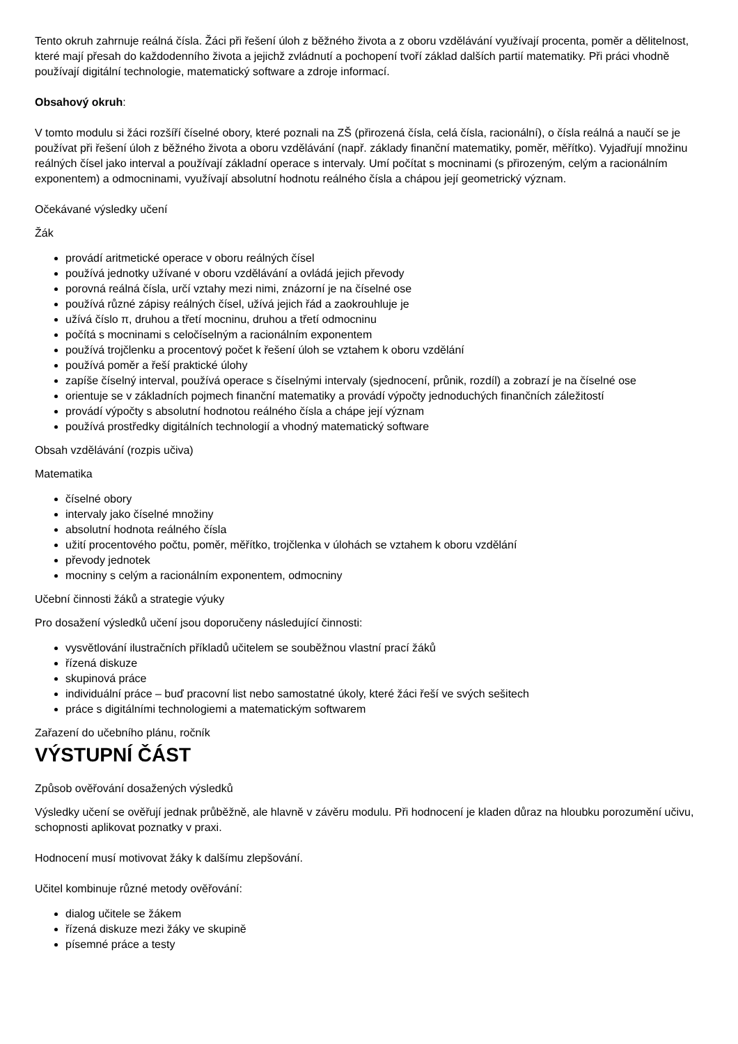Tento okruh zahrnuje reálná čísla. Žáci při řešení úloh z běžného života a z oboru vzdělávání využívají procenta, poměr a dělitelnost, které mají přesah do každodenního života a jejichž zvládnutí a pochopení tvoří základ dalších partií matematiky. Při práci vhodně používají digitální technologie, matematický software a zdroje informací.
Obsahový okruh:
V tomto modulu si žáci rozšíří číselné obory, které poznali na ZŠ (přirozená čísla, celá čísla, racionální), o čísla reálná a naučí se je používat při řešení úloh z běžného života a oboru vzdělávání (např. základy finanční matematiky, poměr, měřítko). Vyjadřují množinu reálných čísel jako interval a používají základní operace s intervaly. Umí počítat s mocninami (s přirozeným, celým a racionálním exponentem) a odmocninami, využívají absolutní hodnotu reálného čísla a chápou její geometrický význam.
Očekávané výsledky učení
Žák
provádí aritmetické operace v oboru reálných čísel
používá jednotky užívané v oboru vzdělávání a ovládá jejich převody
porovná reálná čísla, určí vztahy mezi nimi, znázorní je na číselné ose
používá různé zápisy reálných čísel, užívá jejich řád a zaokrouhluje je
užívá číslo π, druhou a třetí mocninu, druhou a třetí odmocninu
počítá s mocninami s celočíselným a racionálním exponentem
používá trojčlenku a procentový počet k řešení úloh se vztahem k oboru vzdělání
používá poměr a řeší praktické úlohy
zapíše číselný interval, používá operace s číselnými intervaly (sjednocení, průnik, rozdíl) a zobrazí je na číselné ose
orientuje se v základních pojmech finanční matematiky a provádí výpočty jednoduchých finančních záležitostí
provádí výpočty s absolutní hodnotou reálného čísla a chápe její význam
používá prostředky digitálních technologií a vhodný matematický software
Obsah vzdělávání (rozpis učiva)
Matematika
číselné obory
intervaly jako číselné množiny
absolutní hodnota reálného čísla
užití procentového počtu, poměr, měřítko, trojčlenka v úlohách se vztahem k oboru vzdělání
převody jednotek
mocniny s celým a racionálním exponentem, odmocniny
Učební činnosti žáků a strategie výuky
Pro dosažení výsledků učení jsou doporučeny následující činnosti:
vysvětlování ilustračních příkladů učitelem se souběžnou vlastní prací žáků
řízená diskuze
skupinová práce
individuální práce – buď pracovní list nebo samostatné úkoly, které žáci řeší ve svých sešitech
práce s digitálními technologiemi a matematickým softwarem
Zařazení do učebního plánu, ročník
VÝSTUPNÍ ČÁST
Způsob ověřování dosažených výsledků
Výsledky učení se ověřují jednak průběžně, ale hlavně v závěru modulu. Při hodnocení je kladen důraz na hloubku porozumění učivu, schopnosti aplikovat poznatky v praxi.
Hodnocení musí motivovat žáky k dalšímu zlepšování.
Učitel kombinuje různé metody ověřování:
dialog učitele se žákem
řízená diskuze mezi žáky ve skupině
písemné práce a testy